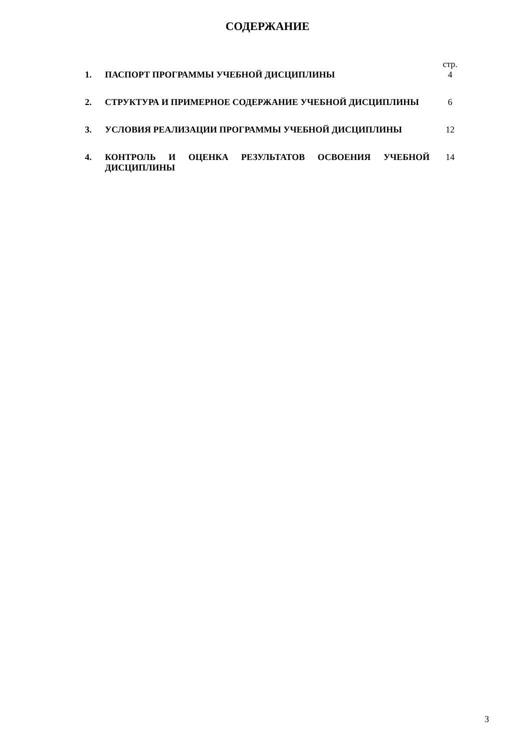СОДЕРЖАНИЕ
| | | стр. |
| 1. | ПАСПОРТ ПРОГРАММЫ УЧЕБНОЙ ДИСЦИПЛИНЫ | 4 |
| 2. | СТРУКТУРА И ПРИМЕРНОЕ СОДЕРЖАНИЕ УЧЕБНОЙ ДИСЦИПЛИНЫ | 6 |
| 3. | УСЛОВИЯ РЕАЛИЗАЦИИ ПРОГРАММЫ УЧЕБНОЙ ДИСЦИПЛИНЫ | 12 |
| 4. | КОНТРОЛЬ И ОЦЕНКА РЕЗУЛЬТАТОВ ОСВОЕНИЯ УЧЕБНОЙ ДИСЦИПЛИНЫ | 14 |
3